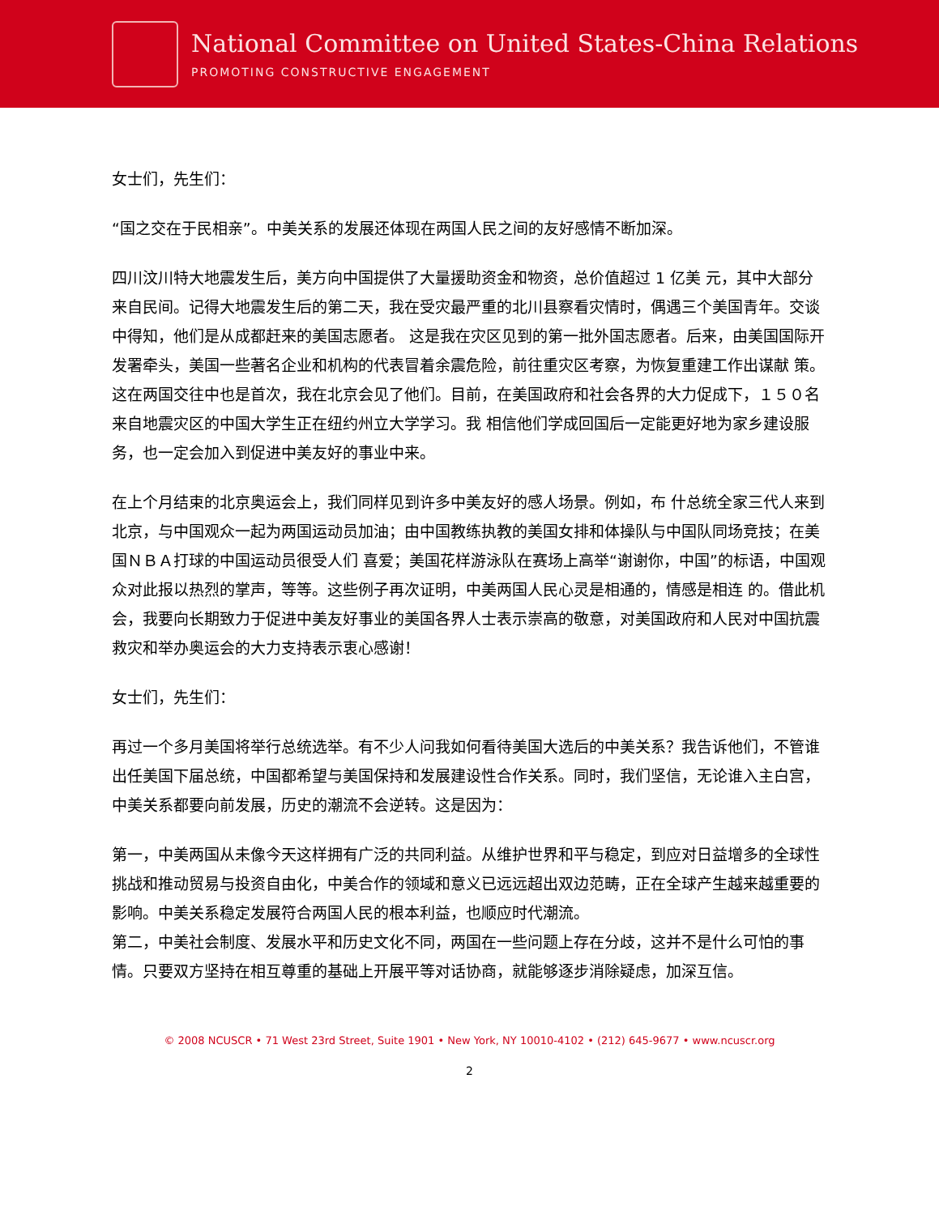National Committee on United States-China Relations
PROMOTING CONSTRUCTIVE ENGAGEMENT
女士们，先生们：
“国之交在于民相亲”。中美关系的发展还体现在两国人民之间的友好感情不断加深。
四川汶川特大地震发生后，美方向中国提供了大量援助资金和物资，总价值超过 1 亿美 元，其中大部分来自民间。记得大地震发生后的第二天，我在受灾最严重的北川县察看灾情时，偶遇三个美国青年。交谈中得知，他们是从成都赶来的美国志愿者。 这是我在灾区见到的第一批外国志愿者。后来，由美国国际开发署牵头，美国一些著名企业和机构的代表冒着余震危险，前往重灾区考察，为恢复重建工作出谋献 策。这在两国交往中也是首次，我在北京会见了他们。目前，在美国政府和社会各界的大力促成下，１５０名来自地震灾区的中国大学生正在纽约州立大学学习。我 相信他们学成回国后一定能更好地为家乡建设服务，也一定会加入到促进中美友好的事业中来。
在上个月结束的北京奥运会上，我们同样见到许多中美友好的感人场景。例如，布 什总统全家三代人来到北京，与中国观众一起为两国运动员加油；由中国教练执教的美国女排和体操队与中国队同场竞技；在美国ＮＢＡ打球的中国运动员很受人们 喜爱；美国花样游泳队在赛场上高举“谢谢你，中国”的标语，中国观众对此报以热烈的掌声，等等。这些例子再次证明，中美两国人民心灵是相通的，情感是相连 的。借此机会，我要向长期致力于促进中美友好事业的美国各界人士表示崇高的敬意，对美国政府和人民对中国抗震救灾和举办奥运会的大力支持表示衷心感谢！
女士们，先生们：
再过一个多月美国将举行总统选举。有不少人问我如何看待美国大选后的中美关系？我告诉他们，不管谁出任美国下届总统，中国都希望与美国保持和发展建设性合作关系。同时，我们坚信，无论谁入主白宫，中美关系都要向前发展，历史的潮流不会逆转。这是因为：
第一，中美两国从未像今天这样拥有广泛的共同利益。从维护世界和平与稳定，到应对日益增多的全球性挑战和推动贸易与投资自由化，中美合作的领域和意义已远远超出双边范畴，正在全球产生越来越重要的影响。中美关系稳定发展符合两国人民的根本利益，也顺应时代潮流。
第二，中美社会制度、发展水平和历史文化不同，两国在一些问题上存在分歧，这并不是什么可怕的事情。只要双方坚持在相互尊重的基础上开展平等对话协商，就能够逐步消除疑虑，加深互信。
© 2008 NCUSCR • 71 West 23rd Street, Suite 1901 • New York, NY 10010-4102 • (212) 645-9677 • www.ncuscr.org
2